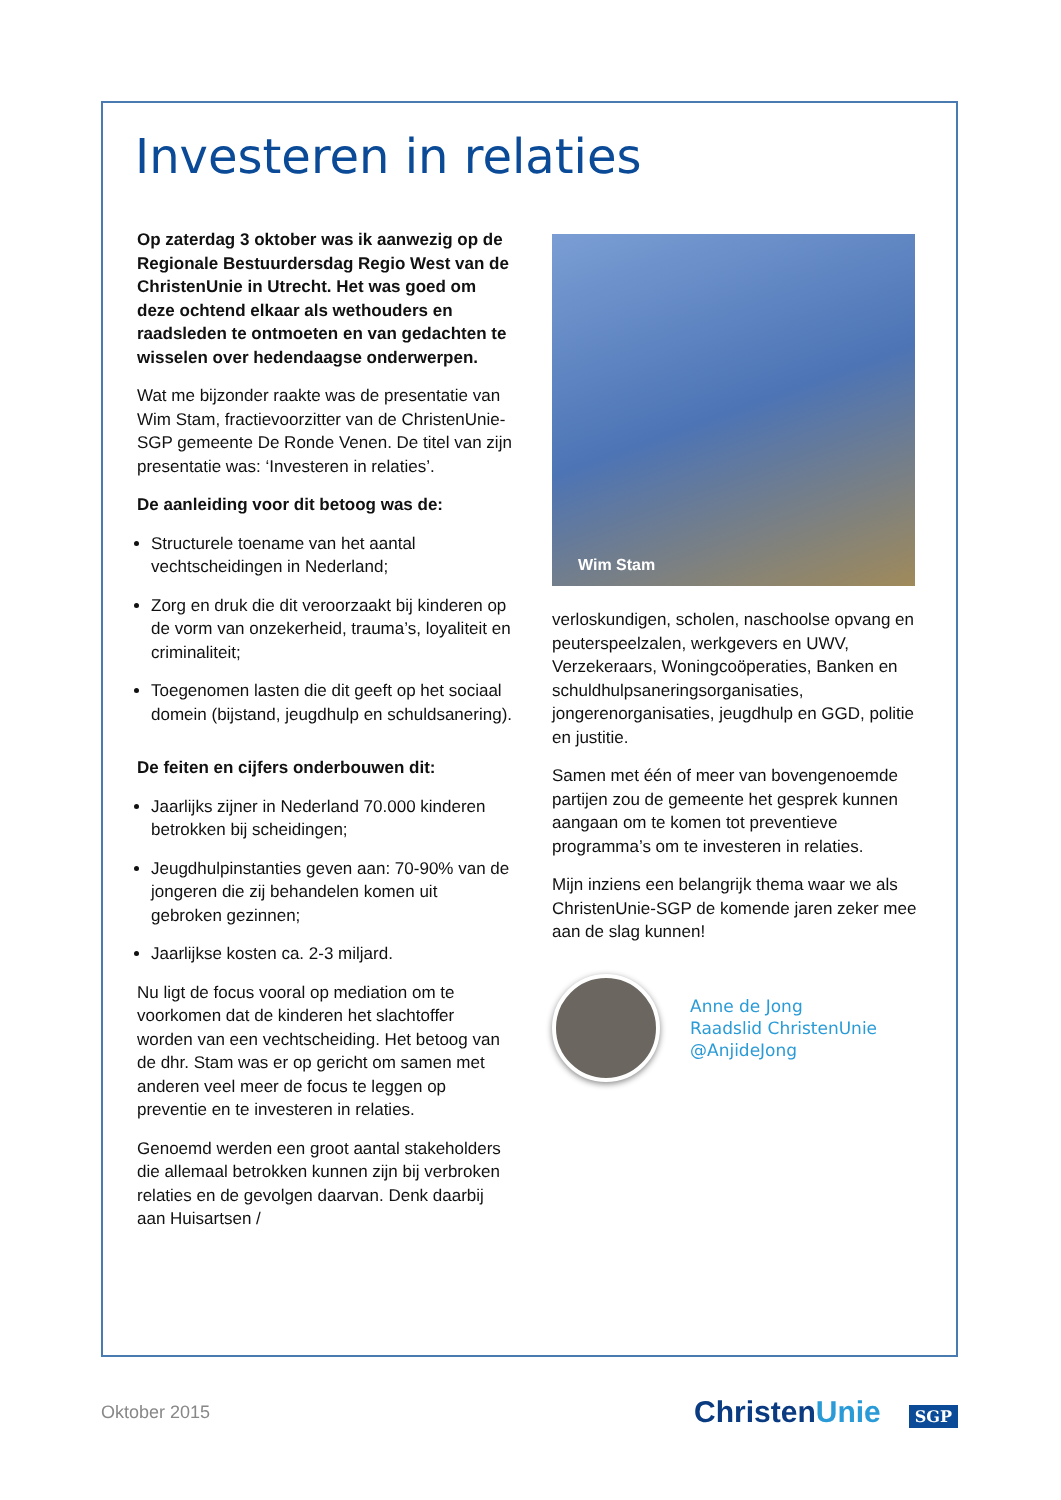Investeren in relaties
Op zaterdag 3 oktober was ik aanwezig op de Regionale Bestuurdersdag Regio West van de ChristenUnie in Utrecht. Het was goed om deze ochtend elkaar als wethouders en raadsleden te ontmoeten en van gedachten te wisselen over hedendaagse onderwerpen.
Wat me bijzonder raakte was de presentatie van Wim Stam, fractievoorzitter van de ChristenUnie-SGP gemeente De Ronde Venen. De titel van zijn presentatie was: ‘Investeren in relaties’.
De aanleiding voor dit betoog was de:
Structurele toename van het aantal vechtscheidingen in Nederland;
Zorg en druk die dit veroorzaakt bij kinderen op de vorm van onzekerheid, trauma’s, loyaliteit en criminaliteit;
Toegenomen lasten die dit geeft op het sociaal domein (bijstand, jeugdhulp en schuldsanering).
De feiten en cijfers onderbouwen dit:
Jaarlijks zijner in Nederland 70.000 kinderen betrokken bij scheidingen;
Jeugdhulpinstanties geven aan: 70-90% van de jongeren die zij behandelen komen uit gebroken gezinnen;
Jaarlijkse kosten ca. 2-3 miljard.
Nu ligt de focus vooral op mediation om te voorkomen dat de kinderen het slachtoffer worden van een vechtscheiding. Het betoog van de dhr. Stam was er op gericht om samen met anderen veel meer de focus te leggen op preventie en te investeren in relaties.
Genoemd werden een groot aantal stakeholders die allemaal betrokken kunnen zijn bij verbroken relaties en de gevolgen daarvan. Denk daarbij aan Huisartsen /
Wim Stam
verloskundigen, scholen, naschoolse opvang en peuterspeelzalen, werkgevers en UWV, Verzekeraars, Woningcoöperaties, Banken en schuldhulpsaneringsorganisaties, jongerenorganisaties, jeugdhulp en GGD, politie en justitie.
Samen met één of meer van bovengenoemde partijen zou de gemeente het gesprek kunnen aangaan om te komen tot preventieve programma’s om te investeren in relaties.
Mijn inziens een belangrijk thema waar we als ChristenUnie-SGP de komende jaren zeker mee aan de slag kunnen!
Anne de Jong
Raadslid ChristenUnie
@AnjideJong
Oktober 2015 ChristenUnie SGP